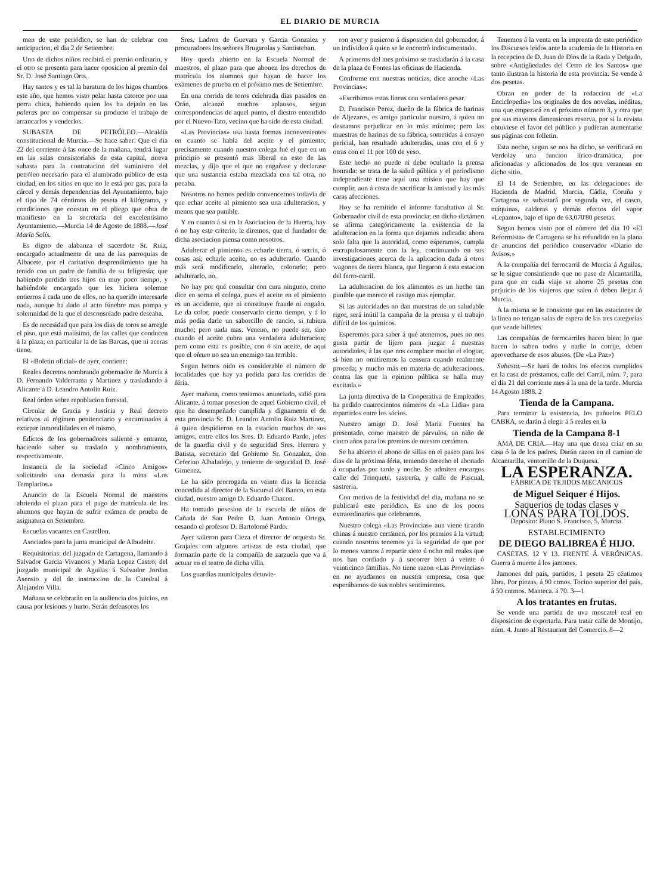EL DIARIO DE MURCIA
men de este periódico, se han de celebrar con anticipacion, el dia 2 de Setiembre.
Uno de dichos niños recibirá el premio ordinario, y el otro se presenta para hacer oposicion al premio del Sr. D. José Santiago Orts.
Hay tantos y es tal la baratura de los higos chumbos este año, que hemos visto pelar hasta catorce por una perra chica, habiendo quien los ha dejado en las paleras por no compensar su producto el trabajo de arrancarlos y venderlos.
SUBASTA DE PETRÓLEO.—Alcaldía constitucional de Murcia.—Se hace saber: Que el dia 22 del corriente á las once de la mañana, tendrá lugar en las salas consistoriales de esta capital, nueva subasta para la contratacion del suministro del petróleo necesario para el alumbrado público de esta ciudad, en los sitios en que no le está por gas, para la cárcel y demás dependencias del Ayuntamiento, bajo el tipo de 74 céntimos de peseta el kilógramo, y condiciones que constan en el pliego que obra de manifiesto en la secretaría del excelentísimo Ayuntamiento.—Murcia 14 de Agosto de 1888.—José María Solís.
Es digno de alabanza el sacerdote Sr. Ruiz, encargado actualmente de una de las parroquias de Albacete, por el caritativo desprendimiento que ha tenido con un padre de familia de su feligresía; que habiendo perdido tres hijos en muy poco tiempo, y habiéndole encargado que les hiciera solemne entierros á cada uno de ellos, no ha querido interesarle nada, aunque ha dado al acto fúnebre mas pompa y solemnidad de la que el desconsolado padre deseaba.
Es de necesidad que para los dias de toros se arregle el piso, que está malísimo, de las calles que conducen á la plaza; en particular la de las Barcas, que ni aceras tiene.
El «Boletin oficial» de ayer, contiene:
Reales decretos nombrando gobernador de Murcia á D. Fernando Valderrama y Martinez y trasladando á Alicante á D. Leandro Antolin Ruiz.
Real órden sobre repoblacion forestal.
Circular de Gracia y Justicia y Real decreto relativos al régimen penitenciario y encaminados á extirpar inmoralidades en el mismo.
Edictos de los gobernadores saliente y entrante, haciendo saber su traslado y nombramiento, respectivamente.
Instancia de la sociedad «Cinco Amigos» solicitando una demasía para la mina «Los Templarios.»
Anuncio de la Escuela Normal de maestros abriendo el plazo para el pago de matrícula de los alumnos que hayan de sufrir exámen de prueba de asignatura en Setiembre.
Escuelas vacantes en Castellon.
Asociados para la junta municipal de Albudeite.
Requisitorias: del juzgado de Cartagena, llamando á Salvador Garcia Vivancos y Maria Lopez Castro; del juzgado municipal de Aguilas á Salvador Jordan Asensio y del de instruccion de la Catedral á Alejandro Villa.
Mañana se celebrarán en la audiencia dos juicios, en causa por lesiones y hurto. Serán defensores los
Sres. Ladron de Guevara y Garcia Gonzalez y procuradores los señores Brugarolas y Santisteban.
Hoy queda abierto en la Escuela Normal de maestros, el plazo para que abonen los derechos de matrícula los alumnos que hayan de hacer los exámenes de prueba en el próximo mes de Setiembre.
En una corrida de toros celebrada dias pasados en Orán, alcanzó muchos aplausos, segun correspondencias de aquel punto, el diestro entendido por el Nuevo-Tato, vecino que ha sido de esta ciudad.
«Las Provincias» usa hasta formas inconvenientes en cuanto se habla del aceite y el pimiento; precisamente cuando nuestro colega fué el que en un principio se presentó mas liberal en esto de las mezclas, y dijo que el que no engañase y declarase que una sustancia estaba mezclada con tal otra, no pecaba.
Nosotros no hemos pedido convencernos todavía de que echar aceite al pimiento sea una adulteracion, y menos que sea punible.
Y en cuanto á si en la Asociacion de la Huerta, hay ó no hay este criterio, le diremos, que el fundador de dicha asociacion piensa como nosotros.
Adulterar el pimiento es echarle tierra, ó serrin, ó cosas así; echarle aceite, no es adulterarlo. Cuando más será modificarlo, alterarlo, colorarlo; pero adulterarlo, no.
No hay por qué consultar con cura ninguno, como dice en sorna el colega, pues el aceite en el pimiento es un accidente, que ni constituye fraude ni engaño. Le da color, puede conservarlo cierto tiempo, y á lo más podia darle un saborcillo de rancio, si tubiera mucho; pero nada mas. Veneno, no puede ser, sino cuando el aceite cubra una verdadera adulteracion; pero como esta es posible, con ó sin aceite, de aquí que el oleum no sea un enemigo tan terrible.
Segun hemos oido es considerable el número de localidades que hay ya pedida para las corridas de féria.
Ayer mañana, como teniamos anunciado, salió para Alicante, á tomar posesion de aquel Gobierno civil, el que ha desempeñado cumplida y dignamente el de esta provincia Sr. D. Leandro Antolin Ruiz Martinez, á quien despidieron en la estacion muchos de sus amigos, entre ellos los Sres. D. Eduardo Pardo, jefes de la guardia civil y de seguridad Sres. Herrera y Batista, secretario del Gobierno Sr. Gonzalez, don Ceferino Albaladejo, y teniente de seguridad D. José Gimenez.
Le ha sido prorrogada en veinte dias la licencia concedida al director de la Sucursal del Banco, en esta ciudad, nuestro amigo D. Eduardo Chacon.
Ha tomado posesion de la escuela de niños de Cañada de San Pedro D. Juan Antonio Ortega, cesando el profesor D. Bartolomé Pardo.
Ayer salieron para Cieza el director de orquesta Sr. Grajales con algunos artistas de esta ciudad, que formarán parte de la compañía de zarzuela que va á actuar en el teatro de dicha villa.
Los guardias municipales detuvie-
ron ayer y pusieron á disposicion del gobernador, á un individuo á quien se le encontró indocumentado.
A primeros del mes próximo se trasladarán á la casa de la plaza de Fontes las oficinas de Hacienda.
Conforme con nuestras noticias, dice anoche «Las Provincias»:
«Escribimos estas líneas con verdadero pesar.
D. Francisco Perez, dueño de la fábrica de harinas de Aljezares, es amigo particular nuestro, á quien no deseamos perjudicar en lo más mínimo; pero las muestras de harinas de su fábrica, sometidas á ensayo pericial, han resultado adulteradas, unas con el 6 y otras con el 11 por 100 de yeso.
Este hecho no puede ni debe ocultarlo la prensa honrada: se trata de la salud pública y el periodismo independiente tiene aquí una mision que hay que cumplir, aun á costa de sacrificar la amistad y las más caras afecciones.
Hoy se ha remitido el informe facultativo al Sr. Gobernador civil de esta provincia; en dicho dictámen se afirma categóricamente la existencia de la adulteracion en la forma que dejamos indicada: ahora solo falta que la autoridad, como esperamos, cumpla escrupulosamente con la ley, continuando en sus investigaciones acerca de la aplicacion dada á otros wagones de tierra blanca, que llegaron á esta estacion del ferro-carril.
La adulteracion de los alimentos es un hecho tan punible que merece el castigo mas ejemplar.
Si las autoridades no dan muestras de un saludable rigor, será inútil la campaña de la prensa y el trabajo difícil de los químicos.
Esperemos para saber á qué atenernos, pues no nos gusta partir de lijero para juzgar á nuestras autoridades, á las que nos complace mucho el elogiar, si bien no omitiremos la censura cuando realmente proceda; y mucho más en materia de adulteraciones, contra las que la opinion pública se halla muy excitada.»
La junta directiva de la Cooperativa de Empleados ha pedido cuatrocientos números de «La Lidia» para repartirlos entre los sócios.
Nuestro amigo D. José Maria Fuentes ha presentado, como maestro de párvulos, un niño de cinco años para los premios de nuestro certámen.
Se ha abierto el abono de sillas en el paseo para los dias de la próxima féria, teniendo derecho el abonado á ocuparlas por tarde y noche. Se admiten encargos calle del Trinquete, sastrería, y calle de Pascual, sastreria.
Con motivo de la festividad del dia, mañana no se publicará este periódico. Es uno de los pocos extraordinarios que celebramos.
Nuestro colega «Las Provincias» aun viene tirando chinas á nuestro certámen, por los premios á la virtud; cuando nosotros tenemos ya la seguridad de que por lo menos vamos á repartir siete ú ocho mil reales que nos han confiado y á socorrer bien á veinte ó veinticinco familias. No tiene razon «Las Provincias» en no ayudarnos en nuestra empresa, cosa que esperábamos de sus nobles sentimientos.
Tenemos á la venta en la imprenta de este periódico los Discursos leidos ante la academia de la Historia en la recepcion de D. Juan de Dios de la Rada y Delgado, sobre «Antigüedades del Cerro de los Santos» que tanto ilustran la historia de esta provincia. Se vende á dos pesetas.
Obran en poder de la redaccion de «La Enciclopedia» los originales de dos novelas, inéditas, una que empezará en el próximo número 3, y otra que por sus mayores dimensiones reserva, por si la revista obtuviese el favor del público y pudieran aumentarse sus páginas con folletin.
Esta noche, segun se nos ha dicho, se verificará en Verdolay una funcion lírico-dramática, por aficionadas y aficionados de los que veranean en dicho sitio.
El 14 de Setiembre, en las delegaciones de Hacienda de Madrid, Murcia, Cádiz, Coruña y Cartagena se subastará por segunda vez, el casco, máquinas, calderas y demás efectos del vapor «Lepanto», bajo el tipo de 63,070'80 pesetas.
Segun hemos visto por el número del dia 10 «El Reformista» de Cartagena se ha refundido en la plana de anuncios del periódico conservador «Diario de Avisos.»
A la compañía del ferrocarril de Murcia á Aguilas, se le sigue consintiendo que no pase de Alcantarilla, para que en cada viaje se ahorre 25 pesetas con perjuicio de los viajeros que salen ó deben llegar á Murcia.
A la misma se le consiente que en las estaciones de la línea no tengan salas de espera de las tres categorías que vende billetes.
Las compañías de ferrocarriles hacen bien: lo que hacen lo saben todos y nadie lo corrije, deben aprovecharse de esos abusos. (De «La Paz»)
Subasta.—Se hará de todos los efectos cumplidos en la casa de préstamos, calle del Carril, núm. 7, para el dia 21 del corriente mes á la una de la tarde. Murcia 14 Agosto 1888. 2
Tienda de la Campana.
Para terminar la existencia, los pañuelos PELO CABRA, se darán á elegir á 5 reales en la
Tienda de la Campana 8-1
AMA DE CRIA.—Hay una que desea criar en su casa ó la de los padres. Darán razon en el camino de Alcantarilla, ventorrillo de la Duquesa.
LA ESPERANZA.
FÁBRICA DE TEJIDOS MECANICOS
de Miguel Seiquer é Hijos.
Saquerios de todas clases y
LONAS PARA TOLDOS.
Depósito: Plano S. Francisco, 5, Murcia.
ESTABLECIMIENTO
DE DIEGO BALIBREA É HIJO.
CASETAS, 12 Y 13. FRENTE Á VERÓNICAS. Guerra á muerte á los jamones.
Jamones del país, partidos, 1 peseta 25 céntimos libra. Por piezas, á 90 ctmos. Tocino superior del país, á 50 cntmos. Manteca. á 70. 3—1
A los tratantes en frutas.
Se vende una partida de uva moscatel real en disposicion de exportarla. Para tratar calle de Montijo, núm. 4. Junto al Restaurant del Comercio. 8—2